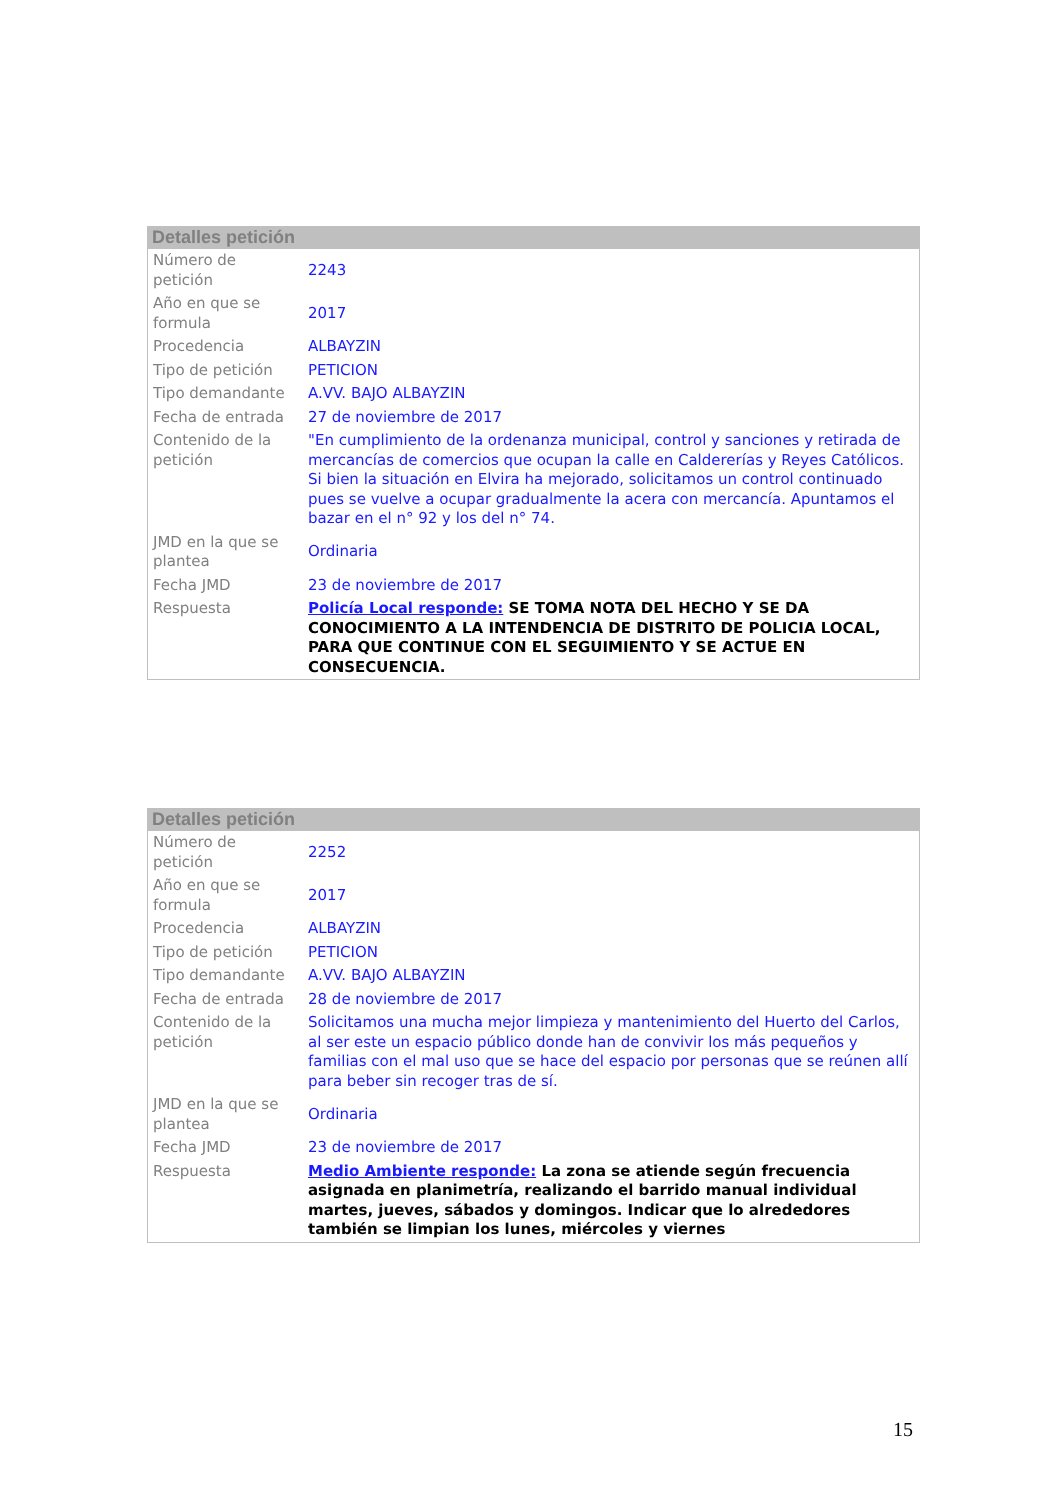Detalles petición
| Número de petición | 2243 |
| Año en que se formula | 2017 |
| Procedencia | ALBAYZIN |
| Tipo de petición | PETICION |
| Tipo demandante | A.VV. BAJO ALBAYZIN |
| Fecha de entrada | 27 de noviembre de 2017 |
| Contenido de la petición | "En cumplimiento de la ordenanza municipal, control y sanciones y retirada de mercancías de comercios que ocupan la calle en Caldererías y Reyes Católicos. Si bien la situación en Elvira ha mejorado, solicitamos un control continuado pues se vuelve a ocupar gradualmente la acera con mercancía. Apuntamos el bazar en el n° 92 y los del n° 74. |
| JMD en la que se plantea | Ordinaria |
| Fecha JMD | 23 de noviembre de 2017 |
| Respuesta | Policía Local responde: SE TOMA NOTA DEL HECHO Y SE DA CONOCIMIENTO A LA INTENDENCIA DE DISTRITO DE POLICIA LOCAL, PARA QUE CONTINUE CON EL SEGUIMIENTO Y SE ACTUE EN CONSECUENCIA. |
Detalles petición
| Número de petición | 2252 |
| Año en que se formula | 2017 |
| Procedencia | ALBAYZIN |
| Tipo de petición | PETICION |
| Tipo demandante | A.VV. BAJO ALBAYZIN |
| Fecha de entrada | 28 de noviembre de 2017 |
| Contenido de la petición | Solicitamos una mucha mejor limpieza y mantenimiento del Huerto del Carlos, al ser este un espacio público donde han de convivir los más pequeños y familias con el mal uso que se hace del espacio por personas que se reúnen allí para beber sin recoger tras de sí. |
| JMD en la que se plantea | Ordinaria |
| Fecha JMD | 23 de noviembre de 2017 |
| Respuesta | Medio Ambiente responde: La zona se atiende según frecuencia asignada en planimetría, realizando el barrido manual individual martes, jueves, sábados y domingos. Indicar que lo alrededores también se limpian los lunes, miércoles y viernes |
15